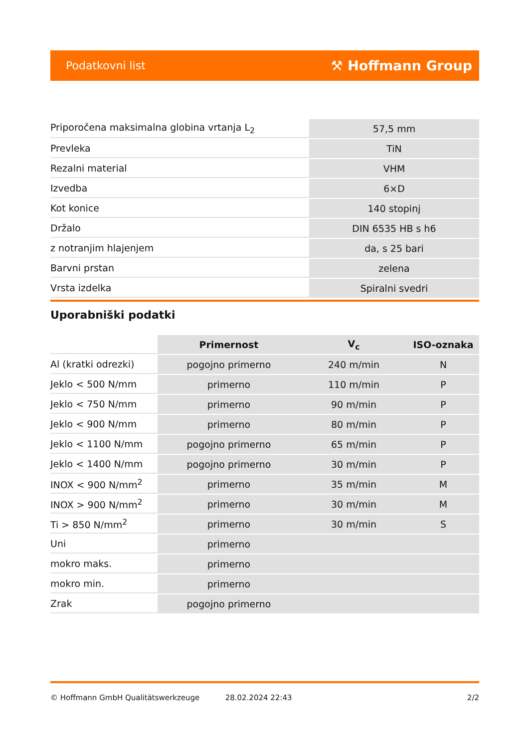Podatkovni list ⚒ Hoffmann Group
| Priporočena maksimalna globina vrtanja L<sub>2</sub> | 57,5 mm |
| Prevleka | TiN |
| Rezalni material | VHM |
| Izvedba | 6×D |
| Kot konice | 140 stopinj |
| Držalo | DIN 6535 HB s h6 |
| z notranjim hlajenjem | da, s 25 bari |
| Barvni prstan | zelena |
| Vrsta izdelka | Spiralni svedri |
Uporabniški podatki
| | Primernost | V<sub>c</sub> | ISO-oznaka |
| Al (kratki odrezki) | pogojno primerno | 240 m/min | N |
| Jeklo < 500 N/mm | primerno | 110 m/min | P |
| Jeklo < 750 N/mm | primerno | 90 m/min | P |
| Jeklo < 900 N/mm | primerno | 80 m/min | P |
| Jeklo < 1100 N/mm | pogojno primerno | 65 m/min | P |
| Jeklo < 1400 N/mm | pogojno primerno | 30 m/min | P |
| INOX < 900 N/mm<sup>2</sup> | primerno | 35 m/min | M |
| INOX > 900 N/mm<sup>2</sup> | primerno | 30 m/min | M |
| Ti > 850 N/mm<sup>2</sup> | primerno | 30 m/min | S |
| Uni | primerno | | |
| mokro maks. | primerno | | |
| mokro min. | primerno | | |
| Zrak | pogojno primerno | | |
© Hoffmann GmbH Qualitätswerkzeuge 28.02.2024 22:43 2/2